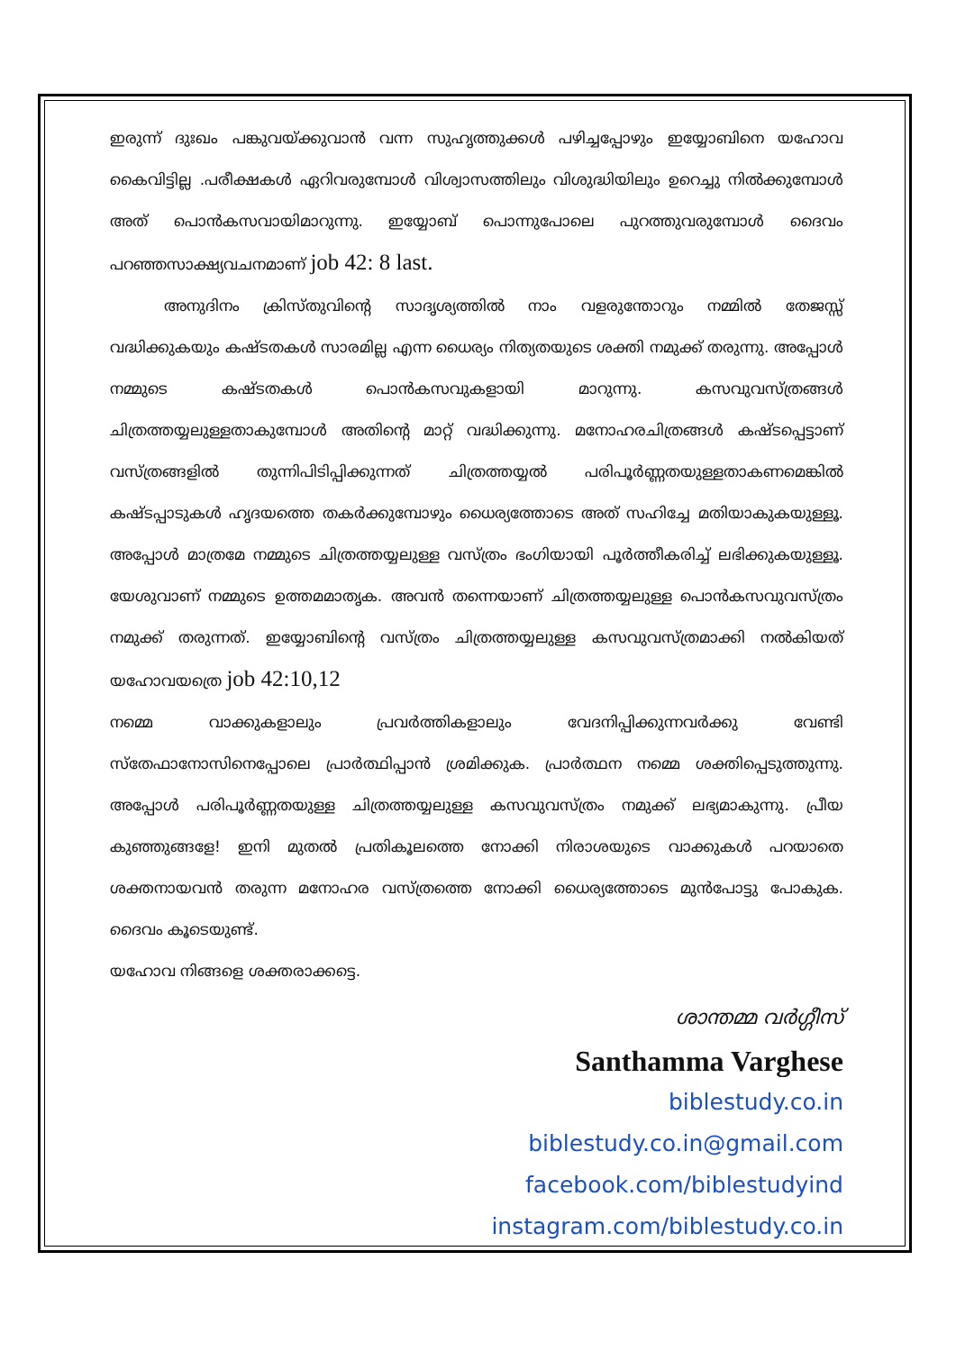ഇരുന്ന് ദുഃഖം പങ്കുവയ്ക്കുവാൻ വന്ന സുഹൃത്തുക്കൾ പഴിച്ചപ്പോഴും ഇയ്യോബിനെ യഹോവ കൈവിട്ടില്ല .പരീക്ഷകൾ ഏറിവരുമ്പോൾ വിശ്വാസത്തിലും വിശുദ്ധിയിലും ഉറെച്ചു നിൽക്കുമ്പോൾ അത് പൊൻകസവായിമാറുന്നു. ഇയ്യോബ് പൊന്നുപോലെ പുറത്തുവരുമ്പോൾ ദൈവം പറഞ്ഞസാക്ഷ്യവചനമാണ് job 42: 8 last.
അനുദിനം ക്രിസ്തുവിന്റെ സാദൃശ്യത്തിൽ നാം വളരുന്തോറും നമ്മിൽ തേജസ്സ് വദ്ധിക്കുകയും കഷ്ടതകൾ സാരമില്ല എന്ന ധൈര്യം നിത്യതയുടെ ശക്തി നമുക്ക് തരുന്നു. അപ്പോൾ നമ്മുടെ കഷ്ടതകൾ പൊൻകസവുകളായി മാറുന്നു. കസവുവസ്ത്രങ്ങൾ ചിത്രത്തയ്യലുള്ളതാകുമ്പോൾ അതിന്റെ മാറ്റ് വദ്ധിക്കുന്നു. മനോഹരചിത്രങ്ങൾ കഷ്ടപ്പെട്ടാണ് വസ്ത്രങ്ങളിൽ തുന്നിപിടിപ്പിക്കുന്നത് ചിത്രത്തയ്യൽ പരിപൂർണ്ണതയുള്ളതാകണമെങ്കിൽ കഷ്ടപ്പാടുകൾ ഹൃദയത്തെ തകർക്കുമ്പോഴും ധൈര്യത്തോടെ അത് സഹിച്ചേ മതിയാകുകയുള്ളൂ. അപ്പോൾ മാത്രമേ നമ്മുടെ ചിത്രത്തയ്യലുള്ള വസ്ത്രം ഭംഗിയായി പൂർത്തീകരിച്ച് ലഭിക്കുകയുള്ളൂ. യേശുവാണ് നമ്മുടെ ഉത്തമമാതൃക. അവൻ തന്നെയാണ് ചിത്രത്തയ്യലുള്ള പൊൻകസവുവസ്ത്രം നമുക്ക് തരുന്നത്. ഇയ്യോബിന്റെ വസ്ത്രം ചിത്രത്തയ്യലുള്ള കസവുവസ്ത്രമാക്കി നൽകിയത് യഹോവയത്രെ job 42:10,12
നമ്മെ വാക്കുകളാലും പ്രവർത്തികളാലും വേദനിപ്പിക്കുന്നവർക്കു വേണ്ടി സ്തേഫാനോസിനെപ്പോലെ പ്രാർത്ഥിപ്പാൻ ശ്രമിക്കുക. പ്രാർത്ഥന നമ്മെ ശക്തിപ്പെടുത്തുന്നു. അപ്പോൾ പരിപൂർണ്ണതയുള്ള ചിത്രത്തയ്യലുള്ള കസവുവസ്ത്രം നമുക്ക് ലഭ്യമാകുന്നു. പ്രീയ കുഞ്ഞുങ്ങളേ! ഇനി മുതൽ പ്രതികൂലത്തെ നോക്കി നിരാശയുടെ വാക്കുകൾ പറയാതെ ശക്തനായവൻ തരുന്ന മനോഹര വസ്ത്രത്തെ നോക്കി ധൈര്യത്തോടെ മുൻപോട്ടു പോകുക. ദൈവം കൂടെയുണ്ട്.
യഹോവ നിങ്ങളെ ശക്തരാക്കട്ടെ.
ശാന്തമ്മ വർഗ്ഗീസ്
Santhamma Varghese
biblestudy.co.in
biblestudy.co.in@gmail.com
facebook.com/biblestudyind
instagram.com/biblestudy.co.in